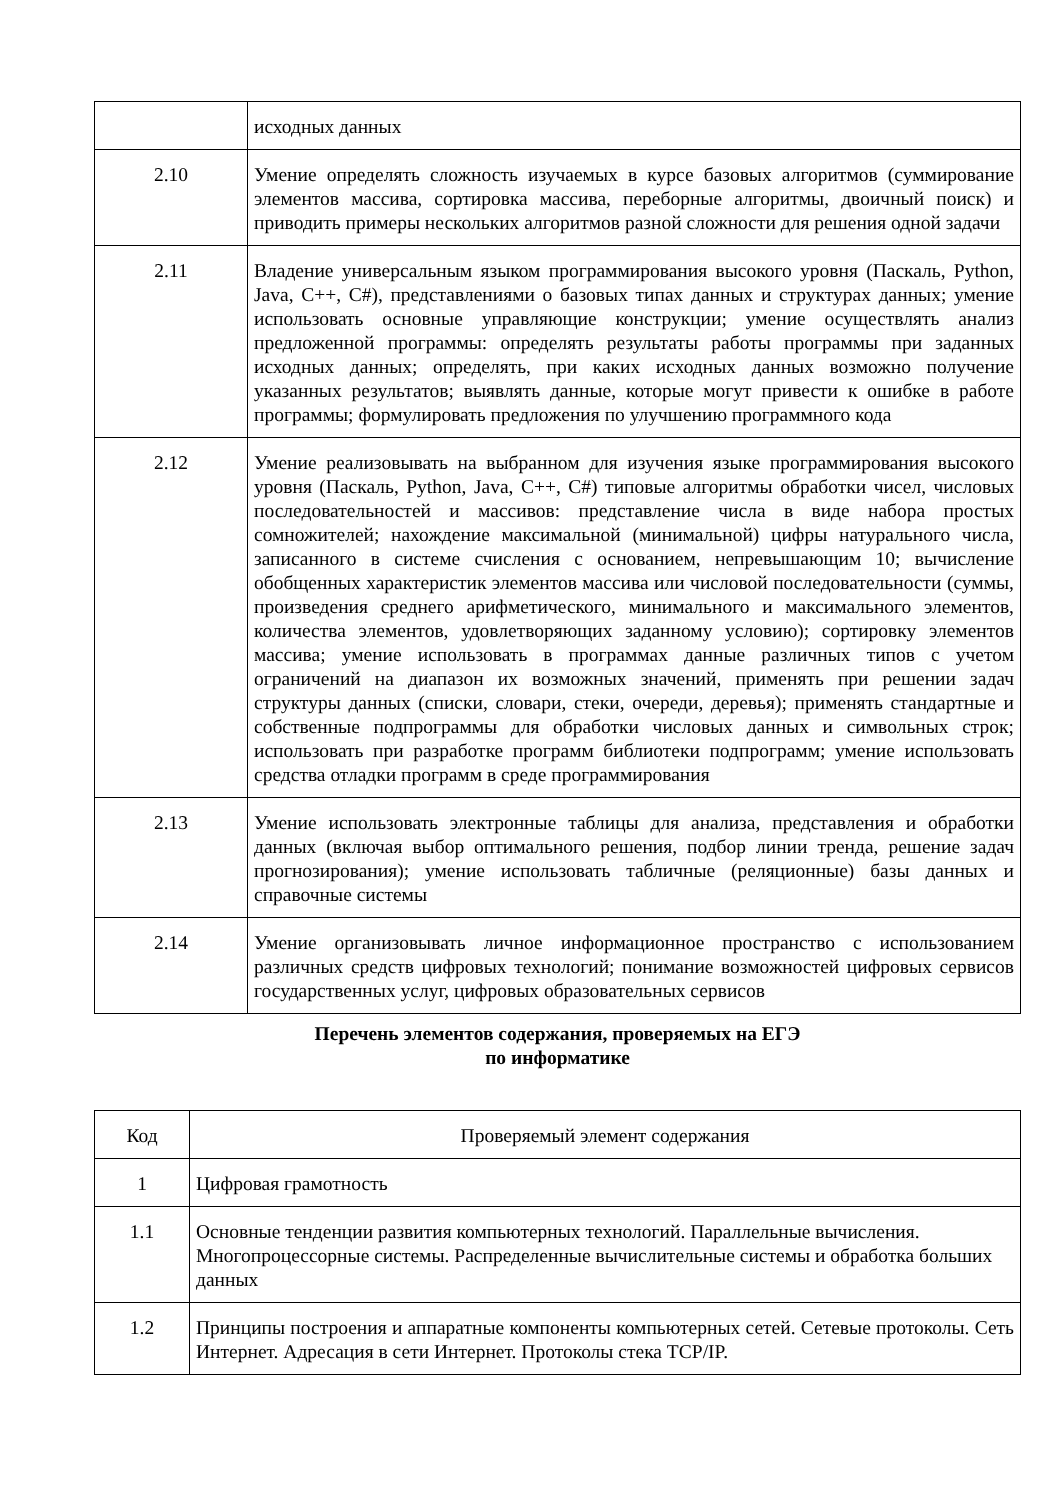| | исходных данных |
| 2.10 | Умение определять сложность изучаемых в курсе базовых алгоритмов (суммирование элементов массива, сортировка массива, переборные алгоритмы, двоичный поиск) и приводить примеры нескольких алгоритмов разной сложности для решения одной задачи |
| 2.11 | Владение универсальным языком программирования высокого уровня (Паскаль, Python, Java, C++, C#), представлениями о базовых типах данных и структурах данных; умение использовать основные управляющие конструкции; умение осуществлять анализ предложенной программы: определять результаты работы программы при заданных исходных данных; определять, при каких исходных данных возможно получение указанных результатов; выявлять данные, которые могут привести к ошибке в работе программы; формулировать предложения по улучшению программного кода |
| 2.12 | Умение реализовывать на выбранном для изучения языке программирования высокого уровня (Паскаль, Python, Java, C++, C#) типовые алгоритмы обработки чисел, числовых последовательностей и массивов: представление числа в виде набора простых сомножителей; нахождение максимальной (минимальной) цифры натурального числа, записанного в системе счисления с основанием, непревышающим 10; вычисление обобщенных характеристик элементов массива или числовой последовательности (суммы, произведения среднего арифметического, минимального и максимального элементов, количества элементов, удовлетворяющих заданному условию); сортировку элементов массива; умение использовать в программах данные различных типов с учетом ограничений на диапазон их возможных значений, применять при решении задач структуры данных (списки, словари, стеки, очереди, деревья); применять стандартные и собственные подпрограммы для обработки числовых данных и символьных строк; использовать при разработке программ библиотеки подпрограмм; умение использовать средства отладки программ в среде программирования |
| 2.13 | Умение использовать электронные таблицы для анализа, представления и обработки данных (включая выбор оптимального решения, подбор линии тренда, решение задач прогнозирования); умение использовать табличные (реляционные) базы данных и справочные системы |
| 2.14 | Умение организовывать личное информационное пространство с использованием различных средств цифровых технологий; понимание возможностей цифровых сервисов государственных услуг, цифровых образовательных сервисов |
Перечень элементов содержания, проверяемых на ЕГЭ
по информатике
| Код | Проверяемый элемент содержания |
| --- | --- |
| 1 | Цифровая грамотность |
| 1.1 | Основные тенденции развития компьютерных технологий. Параллельные вычисления. Многопроцессорные системы. Распределенные вычислительные системы и обработка больших данных |
| 1.2 | Принципы построения и аппаратные компоненты компьютерных сетей. Сетевые протоколы. Сеть Интернет. Адресация в сети Интернет. Протоколы стека TCP/IP. |